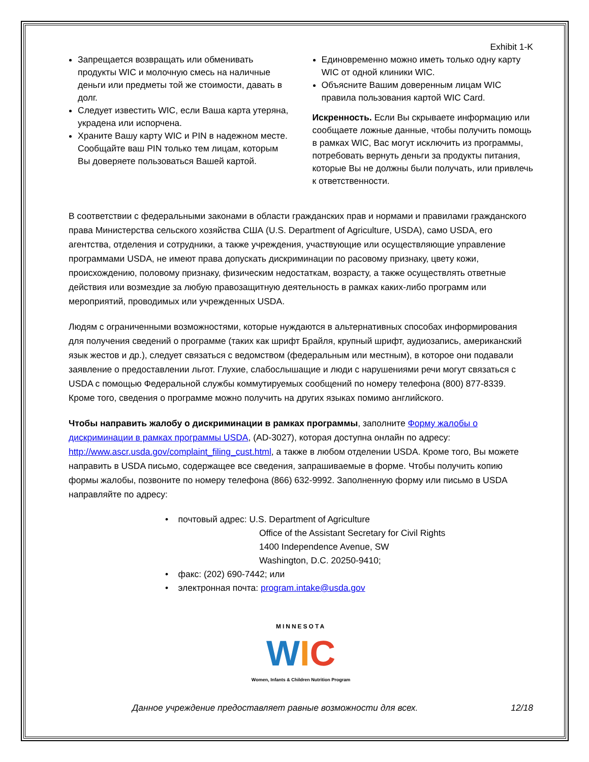Exhibit 1-K
Запрещается возвращать или обменивать продукты WIC и молочную смесь на наличные деньги или предметы той же стоимости, давать в долг.
Следует известить WIC, если Ваша карта утеряна, украдена или испорчена.
Храните Вашу карту WIC и PIN в надежном месте. Сообщайте ваш PIN только тем лицам, которым Вы доверяете пользоваться Вашей картой.
Единовременно можно иметь только одну карту WIC от одной клиники WIC.
Объясните Вашим доверенным лицам WIC правила пользования картой WIC Card.
Искренность. Если Вы скрываете информацию или сообщаете ложные данные, чтобы получить помощь в рамках WIC, Вас могут исключить из программы, потребовать вернуть деньги за продукты питания, которые Вы не должны были получать, или привлечь к ответственности.
В соответствии с федеральными законами в области гражданских прав и нормами и правилами гражданского права Министерства сельского хозяйства США (U.S. Department of Agriculture, USDA), само USDA, его агентства, отделения и сотрудники, а также учреждения, участвующие или осуществляющие управление программами USDA, не имеют права допускать дискриминации по расовому признаку, цвету кожи, происхождению, половому признаку, физическим недостаткам, возрасту, а также осуществлять ответные действия или возмездие за любую правозащитную деятельность в рамках каких-либо программ или мероприятий, проводимых или учрежденных USDA.
Людям с ограниченными возможностями, которые нуждаются в альтернативных способах информирования для получения сведений о программе (таких как шрифт Брайля, крупный шрифт, аудиозапись, американский язык жестов и др.), следует связаться с ведомством (федеральным или местным), в которое они подавали заявление о предоставлении льгот. Глухие, слабослышащие и люди с нарушениями речи могут связаться с USDA с помощью Федеральной службы коммутируемых сообщений по номеру телефона (800) 877-8339. Кроме того, сведения о программе можно получить на других языках помимо английского.
Чтобы направить жалобу о дискриминации в рамках программы, заполните Форму жалобы о дискриминации в рамках программы USDA, (AD-3027), которая доступна онлайн по адресу: http://www.ascr.usda.gov/complaint_filing_cust.html, а также в любом отделении USDA. Кроме того, Вы можете направить в USDA письмо, содержащее все сведения, запрашиваемые в форме. Чтобы получить копию формы жалобы, позвоните по номеру телефона (866) 632-9992. Заполненную форму или письмо в USDA направляйте по адресу:
• почтовый адрес: U.S. Department of Agriculture
Office of the Assistant Secretary for Civil Rights
1400 Independence Avenue, SW
Washington, D.C. 20250-9410;
• факс: (202) 690-7442; или
• электронная почта: program.intake@usda.gov
MINNESOTA
WIC
Women, Infants & Children Nutrition Program
Данное учреждение предоставляет равные возможности для всех. 12/18